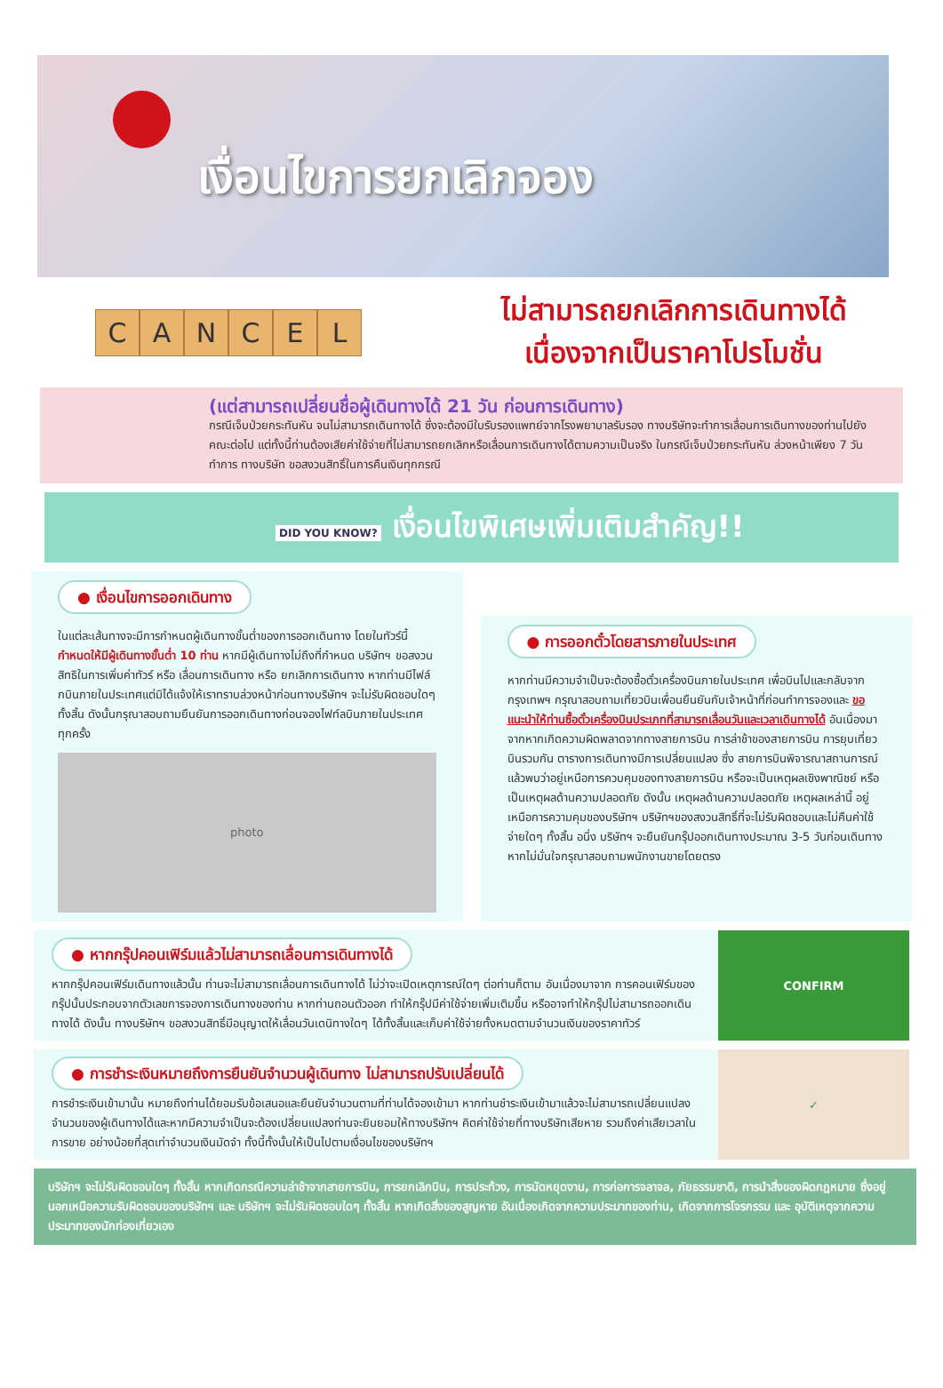เงื่อนไขการยกเลิกจอง
CANCEL
ไม่สามารถยกเลิกการเดินทางได้
เนื่องจากเป็นราคาโปรโมชั่น
(แต่สามารถเปลี่ยนชื่อผู้เดินทางได้ 21 วัน ก่อนการเดินทาง)
กรณีเจ็บป่วยกระทันหัน จนไม่สามารถเดินทางได้ ซึ่งจะต้องมีใบรับรองแพทย์จากโรงพยาบาลรับรอง ทางบริษัทจะทำการเลื่อนการเดินทางของท่านไปยังคณะต่อไป แต่ทั้งนี้ท่านต้องเสียค่าใช้จ่ายที่ไม่สามารถยกเลิกหรือเลื่อนการเดินทางได้ตามความเป็นจริง ในกรณีเจ็บป่วยกระทันหัน ล่วงหน้าเพียง 7 วันทำการ ทางบริษัท ขอสงวนสิทธิ์ในการคืนเงินทุกกรณี
DID YOU KNOW? เงื่อนไขพิเศษเพิ่มเติมสำคัญ!!
● เงื่อนไขการออกเดินทาง
ในแต่ละเส้นทางจะมีการกำหนดผู้เดินทางขั้นต่ำของการออกเดินทาง โดยในทัวร์นี้ กำหนดให้มีผู้เดินทางขั้นต่ำ 10 ท่าน หากมีผู้เดินทางไม่ถึงที่กำหนด บริษัทฯ ขอสงวนสิทธิในการเพิ่มค่าทัวร์ หรือ เลื่อนการเดินทาง หรือ ยกเลิกการเดินทาง หากท่านมีไฟล์กบินภายในประเทศแต่มิได้แจ้งให้เราทราบล่วงหน้าก่อนทางบริษัทฯ จะไม่รับผิดชอบใดๆ ทั้งสิ้น ดังนั้นกรุณาสอบถามยืนยันการออกเดินทางก่อนจองไฟท์ลบินภายในประเทศทุกครั้ง
photo
● การออกตั๋วโดยสารภายในประเทศ
หากท่านมีความจำเป็นจะต้องซื้อตั๋วเครื่องบินภายในประเทศ เพื่อบินไปและกลับจากกรุงเทพฯ กรุณาสอบถามเที่ยวบินเพื่อนยืนยันกับเจ้าหน้าที่ก่อนทำการจองและ ขอแนะนำให้ท่านซื้อตั๋วเครื่องบินประเภทที่สามารถเลื่อนวันและเวลาเดินทางได้ อันเนื่องมาจากหากเกิดความผิดพลาดจากทางสายการบิน การล่าช้าของสายการบิน การยุบเที่ยวบินรวมกัน ตารางการเดินทางมีการเปลี่ยนแปลง ซึ่ง สายการบินพิจารณาสถานการณ์แล้วพบว่าอยู่เหนือการควบคุมของทางสายการบิน หรือจะเป็นเหตุผลเชิงพาณิชย์ หรือเป็นเหตุผลด้านความปลอดภัย ดังนั้น เหตุผลด้านความปลอดภัย เหตุผลเหล่านี้ อยู่เหนือการความคุมของบริษัทฯ บริษัทฯของสงวนสิทธิ์ที่จะไม่รับผิดชอบและไม่คืนค่าใช้จ่ายใดๆ ทั้งสิ้น อนึ่ง บริษัทฯ จะยืนยันกรุ๊ปออกเดินทางประมาณ 3-5 วันก่อนเดินทาง หากไม่มั่นใจกรุณาสอบถามพนักงานขายโดยตรง
● หากกรุ๊ปคอนเฟิร์มแล้วไม่สามารถเลื่อนการเดินทางได้
หากกรุ๊ปคอนเฟิร์มเดินทางแล้วนั้น ท่านจะไม่สามารถเลื่อนการเดินทางได้ ไม่ว่าจะเปิดเหตุการณ์ใดๆ ต่อท่านก็ตาม อันเนื่องมาจาก การคอนเฟิร์มของกรุ๊ปนั้นประกอบจากตัวเลขการจองการเดินทางของท่าน หากท่านถอนตัวออก ทำให้กรุ๊ปมีค่าใช้จ่ายเพิ่มเติมขึ้น หรืออาจทำให้กรุ๊ปไม่สามารถออกเดินทางได้ ดังนั้น ทางบริษัทฯ ขอสงวนสิทธิ์มีอนุญาตให้เลื่อนวันเดนิทางใดๆ ได้ทั้งสิ้นและเก็บค่าใช้จ่ายทั้งหมดตามจำนวนเงินของราคาทัวร์
CONFIRM
● การชำระเงินหมายถึงการยืนยันจำนวนผู้เดินทาง ไม่สามารถปรับเปลี่ยนได้
การชำระเงินเข้ามานั้น หมายถึงท่านได้ยอมรับข้อเสนอและยืนยันจำนวนตามที่ท่านได้จองเข้ามา หากท่านชำระเงินเข้ามาแล้วจะไม่สามารถเปลี่ยนแปลงจำนวนของผู้เดินทางได้และหากมีความจำเป็นจะต้องเปลี่ยนแปลงท่านจะยินยอมให้ทางบริษัทฯ คิดค่าใช้จ่ายที่ทางบริษัทเสียหาย รวมถึงค่าเสียเวลาในการขาย อย่างน้อยที่สุดเท่าจำนวนเงินมัดจำ ทั้งนี้ทั้งนั้นให้เป็นไปตามเงื่อนไขของบริษัทฯ
✓
บริษัทฯ จะไม่รับผิดชอบใดๆ ทั้งสิ้น หากเกิดกรณีความล่าช้าจากสายการบิน, การยกเลิกบิน, การประท้วง, การนัดหยุดงาน, การก่อการจลาจล, ภัยธรรมชาติ, การนำสิ่งของผิดกฎหมาย ซึ่งอยู่นอกเหนือความรับผิดชอบของบริษัทฯ และ บริษัทฯ จะไม่รับผิดชอบใดๆ ทั้งสิ้น หากเกิดสิ่งของสูญหาย อันเนื่องเกิดจากความประมาทของท่าน, เกิดจากการโจรกรรม และ อุบัติเหตุจากความประมาทของนักท่องเที่ยวเอง